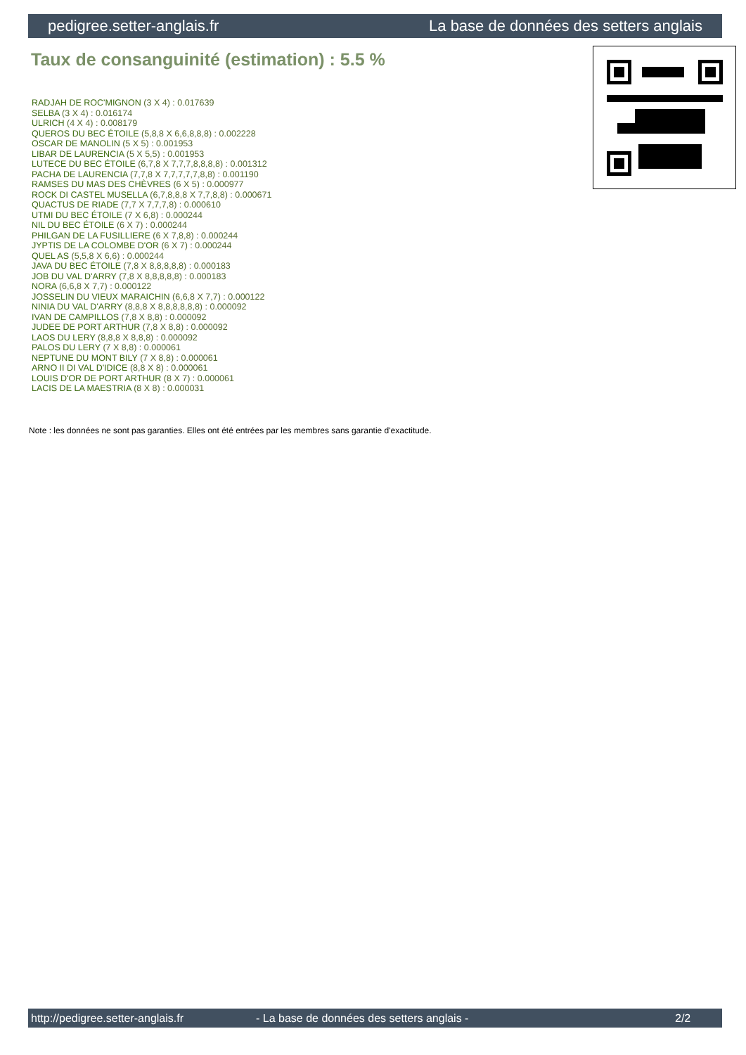pedigree.setter-anglais.fr La base de données des setters anglais
Taux de consanguinité (estimation) : 5.5 %
RADJAH DE ROC'MIGNON (3 X 4) : 0.017639
SELBA (3 X 4) : 0.016174
ULRICH (4 X 4) : 0.008179
QUEROS DU BEC ÉTOILE (5,8,8 X 6,6,8,8,8) : 0.002228
OSCAR DE MANOLIN (5 X 5) : 0.001953
LIBAR DE LAURENCIA (5 X 5,5) : 0.001953
LUTECE DU BEC ÉTOILE (6,7,8 X 7,7,7,8,8,8,8) : 0.001312
PACHA DE LAURENCIA (7,7,8 X 7,7,7,7,7,8,8) : 0.001190
RAMSES DU MAS DES CHÈVRES (6 X 5) : 0.000977
ROCK DI CASTEL MUSELLA (6,7,8,8,8 X 7,7,8,8) : 0.000671
QUACTUS DE RIADE (7,7 X 7,7,7,8) : 0.000610
UTMI DU BEC ÉTOILE (7 X 6,8) : 0.000244
NIL DU BEC ÉTOILE (6 X 7) : 0.000244
PHILGAN DE LA FUSILLIERE (6 X 7,8,8) : 0.000244
JYPTIS DE LA COLOMBE D'OR (6 X 7) : 0.000244
QUEL AS (5,5,8 X 6,6) : 0.000244
JAVA DU BEC ÉTOILE (7,8 X 8,8,8,8,8) : 0.000183
JOB DU VAL D'ARRY (7,8 X 8,8,8,8,8) : 0.000183
NORA (6,6,8 X 7,7) : 0.000122
JOSSELIN DU VIEUX MARAICHIN (6,6,8 X 7,7) : 0.000122
NINIA DU VAL D'ARRY (8,8,8 X 8,8,8,8,8,8) : 0.000092
IVAN DE CAMPILLOS (7,8 X 8,8) : 0.000092
JUDEE DE PORT ARTHUR (7,8 X 8,8) : 0.000092
LAOS DU LERY (8,8,8 X 8,8,8) : 0.000092
PALOS DU LERY (7 X 8,8) : 0.000061
NEPTUNE DU MONT BILY (7 X 8,8) : 0.000061
ARNO II DI VAL D'IDICE (8,8 X 8) : 0.000061
LOUIS D'OR DE PORT ARTHUR (8 X 7) : 0.000061
LACIS DE LA MAESTRIA (8 X 8) : 0.000031
Note : les données ne sont pas garanties. Elles ont été entrées par les membres sans garantie d'exactitude.
http://pedigree.setter-anglais.fr - La base de données des setters anglais - 2/2